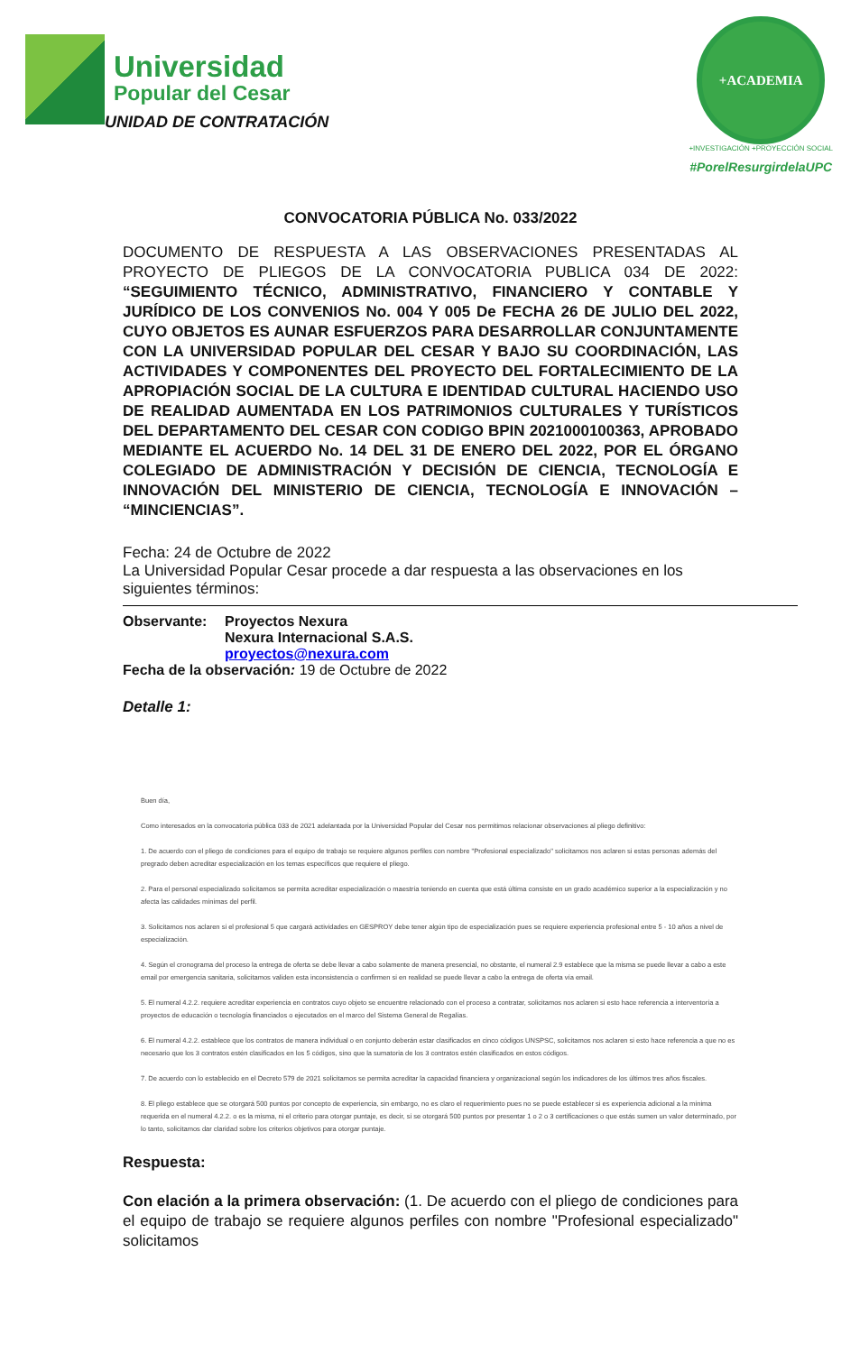Universidad
Popular del Cesar
UNIDAD DE CONTRATACIÓN
+ACADEMIA
+INVESTIGACIÓN +PROYECCIÓN SOCIAL
#PorelResurgirdelaUPC
CONVOCATORIA PÚBLICA No. 033/2022
DOCUMENTO DE RESPUESTA A LAS OBSERVACIONES PRESENTADAS AL PROYECTO DE PLIEGOS DE LA CONVOCATORIA PUBLICA 034 DE 2022: “SEGUIMIENTO TÉCNICO, ADMINISTRATIVO, FINANCIERO Y CONTABLE Y JURÍDICO DE LOS CONVENIOS No. 004 Y 005 De FECHA 26 DE JULIO DEL 2022, CUYO OBJETOS ES AUNAR ESFUERZOS PARA DESARROLLAR CONJUNTAMENTE CON LA UNIVERSIDAD POPULAR DEL CESAR Y BAJO SU COORDINACIÓN, LAS ACTIVIDADES Y COMPONENTES DEL PROYECTO DEL FORTALECIMIENTO DE LA APROPIACIÓN SOCIAL DE LA CULTURA E IDENTIDAD CULTURAL HACIENDO USO DE REALIDAD AUMENTADA EN LOS PATRIMONIOS CULTURALES Y TURÍSTICOS DEL DEPARTAMENTO DEL CESAR CON CODIGO BPIN 2021000100363, APROBADO MEDIANTE EL ACUERDO No. 14 DEL 31 DE ENERO DEL 2022, POR EL ÓRGANO COLEGIADO DE ADMINISTRACIÓN Y DECISIÓN DE CIENCIA, TECNOLOGÍA E INNOVACIÓN DEL MINISTERIO DE CIENCIA, TECNOLOGÍA E INNOVACIÓN – “MINCIENCIAS”.
Fecha: 24 de Octubre de 2022
La Universidad Popular Cesar procede a dar respuesta a las observaciones en los siguientes términos:
| Observante: | Proyectos Nexura Nexura Internacional S.A.S. proyectos@nexura.com |
Fecha de la observación: 19 de Octubre de 2022
Detalle 1:
Buen día,
Como interesados en la convocatoria pública 033 de 2021 adelantada por la Universidad Popular del Cesar nos permitimos relacionar observaciones al pliego definitivo:
1. De acuerdo con el pliego de condiciones para el equipo de trabajo se requiere algunos perfiles con nombre "Profesional especializado" solicitamos nos aclaren si estas personas además del pregrado deben acreditar especialización en los temas específicos que requiere el pliego.
2. Para el personal especializado solicitamos se permita acreditar especialización o maestría teniendo en cuenta que está última consiste en un grado académico superior a la especialización y no afecta las calidades mínimas del perfil.
3. Solicitamos nos aclaren si el profesional 5 que cargará actividades en GESPROY debe tener algún tipo de especialización pues se requiere experiencia profesional entre 5 - 10 años a nivel de especialización.
4. Según el cronograma del proceso la entrega de oferta se debe llevar a cabo solamente de manera presencial, no obstante, el numeral 2.9 establece que la misma se puede llevar a cabo a este email por emergencia sanitaria, solicitamos validen esta inconsistencia o confirmen si en realidad se puede llevar a cabo la entrega de oferta vía email.
5. El numeral 4.2.2. requiere acreditar experiencia en contratos cuyo objeto se encuentre relacionado con el proceso a contratar, solicitamos nos aclaren si esto hace referencia a interventoría a proyectos de educación o tecnología financiados o ejecutados en el marco del Sistema General de Regalías.
6. El numeral 4.2.2. establece que los contratos de manera individual o en conjunto deberán estar clasificados en cinco códigos UNSPSC, solicitamos nos aclaren si esto hace referencia a que no es necesario que los 3 contratos estén clasificados en los 5 códigos, sino que la sumatoria de los 3 contratos estén clasificados en estos códigos.
7. De acuerdo con lo establecido en el Decreto 579 de 2021 solicitamos se permita acreditar la capacidad financiera y organizacional según los indicadores de los últimos tres años fiscales.
8. El pliego establece que se otorgará 500 puntos por concepto de experiencia, sin embargo, no es claro el requerimiento pues no se puede establecer si es experiencia adicional a la mínima requerida en el numeral 4.2.2. o es la misma, ni el criterio para otorgar puntaje, es decir, si se otorgará 500 puntos por presentar 1 o 2 o 3 certificaciones o que estás sumen un valor determinado, por lo tanto, solicitamos dar claridad sobre los criterios objetivos para otorgar puntaje.
Respuesta:
Con elación a la primera observación: (1. De acuerdo con el pliego de condiciones para el equipo de trabajo se requiere algunos perfiles con nombre "Profesional especializado" solicitamos